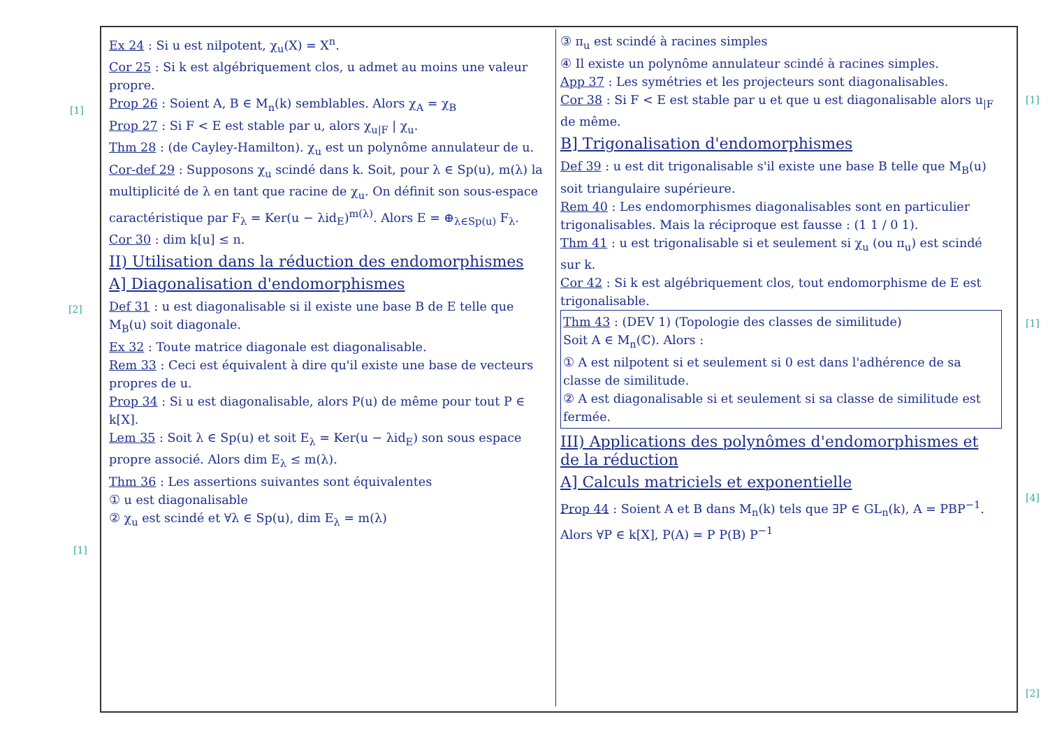[1]
[2]
[1]
[1]
[1]
[4]
[2]
Ex 24 : Si u est nilpotent, χ<sub>u</sub>(X) = X<sup>n</sup>.
Cor 25 : Si k est algébriquement clos, u admet au moins une valeur propre.
Prop 26 : Soient A, B ∈ M<sub>n</sub>(k) semblables. Alors χ<sub>A</sub> = χ<sub>B</sub>
Prop 27 : Si F < E est stable par u, alors χ<sub>u|F</sub> | χ<sub>u</sub>.
Thm 28 : (de Cayley-Hamilton). χ<sub>u</sub> est un polynôme annulateur de u.
Cor-def 29 : Supposons χ<sub>u</sub> scindé dans k. Soit, pour λ ∈ Sp(u), m(λ) la multiplicité de λ en tant que racine de χ<sub>u</sub>. On définit son sous-espace caractéristique par F<sub>λ</sub> = Ker(u − λid<sub>E</sub>)<sup>m(λ)</sup>. Alors E = ⊕<sub>λ∈Sp(u)</sub> F<sub>λ</sub>.
Cor 30 : dim k[u] ≤ n.
II) Utilisation dans la réduction des endomorphismes
A] Diagonalisation d'endomorphismes
Def 31 : u est diagonalisable si il existe une base B de E telle que M<sub>B</sub>(u) soit diagonale.
Ex 32 : Toute matrice diagonale est diagonalisable.
Rem 33 : Ceci est équivalent à dire qu'il existe une base de vecteurs propres de u.
Prop 34 : Si u est diagonalisable, alors P(u) de même pour tout P ∈ k[X].
Lem 35 : Soit λ ∈ Sp(u) et soit E<sub>λ</sub> = Ker(u − λid<sub>E</sub>) son sous espace propre associé. Alors dim E<sub>λ</sub> ≤ m(λ).
Thm 36 : Les assertions suivantes sont équivalentes
① u est diagonalisable
② χ<sub>u</sub> est scindé et ∀λ ∈ Sp(u), dim E<sub>λ</sub> = m(λ)
③ π<sub>u</sub> est scindé à racines simples
④ Il existe un polynôme annulateur scindé à racines simples.
App 37 : Les symétries et les projecteurs sont diagonalisables.
Cor 38 : Si F < E est stable par u et que u est diagonalisable alors u<sub>|F</sub> de même.
B] Trigonalisation d'endomorphismes
Def 39 : u est dit trigonalisable s'il existe une base B telle que M<sub>B</sub>(u) soit triangulaire supérieure.
Rem 40 : Les endomorphismes diagonalisables sont en particulier trigonalisables. Mais la réciproque est fausse : (1 1 / 0 1).
Thm 41 : u est trigonalisable si et seulement si χ<sub>u</sub> (ou π<sub>u</sub>) est scindé sur k.
Cor 42 : Si k est algébriquement clos, tout endomorphisme de E est trigonalisable.
Thm 43 : (DEV 1) (Topologie des classes de similitude)
Soit A ∈ M<sub>n</sub>(ℂ). Alors :
① A est nilpotent si et seulement si 0 est dans l'adhérence de sa classe de similitude.
② A est diagonalisable si et seulement si sa classe de similitude est fermée.
III) Applications des polynômes d'endomorphismes et de la réduction
A] Calculs matriciels et exponentielle
Prop 44 : Soient A et B dans M<sub>n</sub>(k) tels que ∃P ∈ GL<sub>n</sub>(k), A = PBP<sup>−1</sup>. Alors ∀P ∈ k[X], P(A) = P P(B) P<sup>−1</sup>